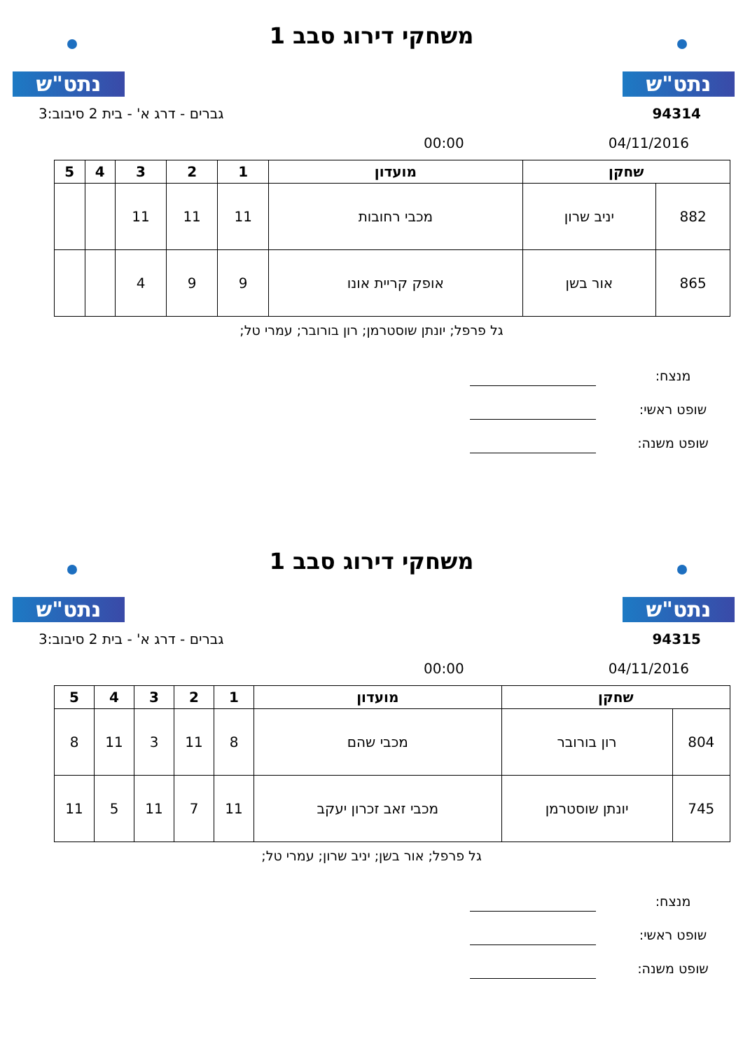נתט"ש נתט"ש
משחקי דירוג סבב 1
94314 גברים - דרג א' - בית 2 סיבוב:3
04/11/2016 00:00
| שחקן | | מועדון | 1 | 2 | 3 | 4 | 5 |
| --- | --- | --- | --- | --- | --- | --- | --- |
| 882 | יניב שרון | מכבי רחובות | 11 | 11 | 11 | | |
| 865 | אור בשן | אופק קריית אונו | 9 | 9 | 4 | | |
גל פרפל; יונתן שוסטרמן; רון בורובר; עמרי טל;
מנצח:
שופט ראשי:
שופט משנה:
נתט"ש נתט"ש
משחקי דירוג סבב 1
94315 גברים - דרג א' - בית 2 סיבוב:3
04/11/2016 00:00
| שחקן | | מועדון | 1 | 2 | 3 | 4 | 5 |
| --- | --- | --- | --- | --- | --- | --- | --- |
| 804 | רון בורובר | מכבי שהם | 8 | 11 | 3 | 11 | 8 |
| 745 | יונתן שוסטרמן | מכבי זאב זכרון יעקב | 11 | 7 | 11 | 5 | 11 |
גל פרפל; אור בשן; יניב שרון; עמרי טל;
מנצח:
שופט ראשי:
שופט משנה: